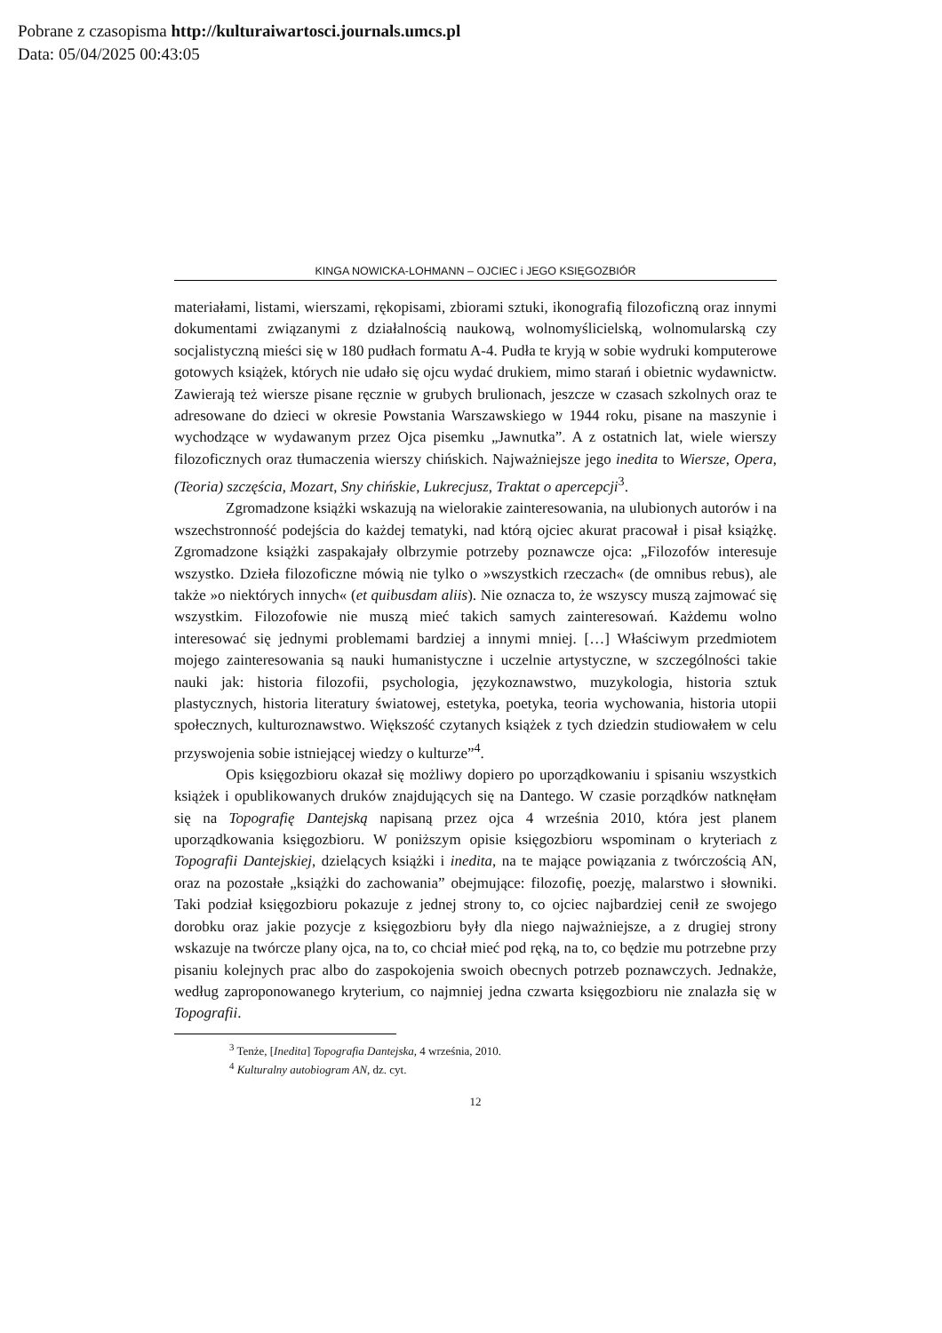Pobrane z czasopisma http://kulturaiwartosci.journals.umcs.pl
Data: 05/04/2025 00:43:05
KINGA NOWICKA-LOHMANN – OJCIEC i JEGO KSIĘGOZBIÓR
materiałami, listami, wierszami, rękopisami, zbiorami sztuki, ikonografią filozoficzną oraz innymi dokumentami związanymi z działalnością naukową, wolnomyślicielską, wolnomularską czy socjalistyczną mieści się w 180 pudłach formatu A-4. Pudła te kryją w sobie wydruki komputerowe gotowych książek, których nie udało się ojcu wydać drukiem, mimo starań i obietnic wydawnictw. Zawierają też wiersze pisane ręcznie w grubych brulionach, jeszcze w czasach szkolnych oraz te adresowane do dzieci w okresie Powstania Warszawskiego w 1944 roku, pisane na maszynie i wychodzące w wydawanym przez Ojca pisemku „Jawnutka”. A z ostatnich lat, wiele wierszy filozoficznych oraz tłumaczenia wierszy chińskich. Najważniejsze jego inedita to Wiersze, Opera, (Teoria) szczęścia, Mozart, Sny chińskie, Lukrecjusz, Traktat o apercepcji<sup>3</sup>.
Zgromadzone książki wskazują na wielorakie zainteresowania, na ulubionych autorów i na wszechstronność podejścia do każdej tematyki, nad którą ojciec akurat pracował i pisał książkę. Zgromadzone książki zaspakajały olbrzymie potrzeby poznawcze ojca: „Filozofów interesuje wszystko. Dzieła filozoficzne mówią nie tylko o »wszystkich rzeczach« (de omnibus rebus), ale także »o niektórych innych« (et quibusdam aliis). Nie oznacza to, że wszyscy muszą zajmować się wszystkim. Filozofowie nie muszą mieć takich samych zainteresowań. Każdemu wolno interesować się jednymi problemami bardziej a innymi mniej. […] Właściwym przedmiotem mojego zainteresowania są nauki humanistyczne i uczelnie artystyczne, w szczególności takie nauki jak: historia filozofii, psychologia, językoznawstwo, muzykologia, historia sztuk plastycznych, historia literatury światowej, estetyka, poetyka, teoria wychowania, historia utopii społecznych, kulturoznawstwo. Większość czytanych książek z tych dziedzin studiowałem w celu przyswojenia sobie istniejącej wiedzy o kulturze”<sup>4</sup>.
Opis księgozbioru okazał się możliwy dopiero po uporządkowaniu i spisaniu wszystkich książek i opublikowanych druków znajdujących się na Dantego. W czasie porządków natknęłam się na Topografię Dantejską napisaną przez ojca 4 września 2010, która jest planem uporządkowania księgozbioru. W poniższym opisie księgozbioru wspominam o kryteriach z Topografii Dantejskiej, dzielących książki i inedita, na te mające powiązania z twórczością AN, oraz na pozostałe „książki do zachowania” obejmujące: filozofię, poezję, malarstwo i słowniki. Taki podział księgozbioru pokazuje z jednej strony to, co ojciec najbardziej cenił ze swojego dorobku oraz jakie pozycje z księgozbioru były dla niego najważniejsze, a z drugiej strony wskazuje na twórcze plany ojca, na to, co chciał mieć pod ręką, na to, co będzie mu potrzebne przy pisaniu kolejnych prac albo do zaspokojenia swoich obecnych potrzeb poznawczych. Jednakże, według zaproponowanego kryterium, co najmniej jedna czwarta księgozbioru nie znalazła się w Topografii.
<sup>3</sup> Tenże, [Inedita] Topografia Dantejska, 4 września, 2010.
<sup>4</sup> Kulturalny autobiogram AN, dz. cyt.
12